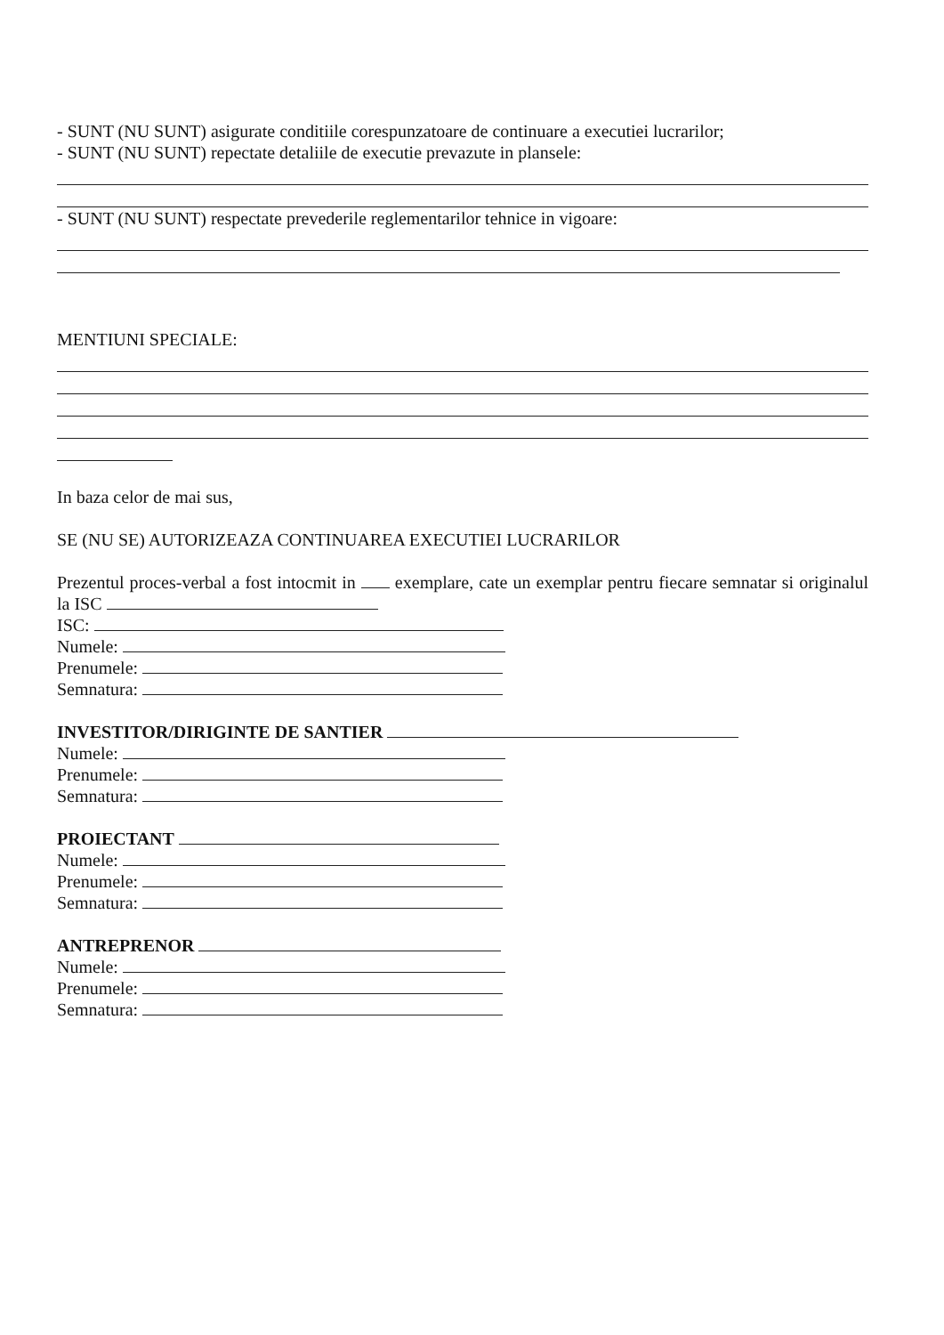- SUNT (NU SUNT) asigurate conditiile corespunzatoare de continuare a executiei lucrarilor;
- SUNT (NU SUNT) repectate detaliile de executie prevazute in plansele:
- SUNT (NU SUNT) respectate prevederile reglementarilor tehnice in vigoare:
MENTIUNI SPECIALE:
In baza celor de mai sus,
SE (NU SE) AUTORIZEAZA CONTINUAREA EXECUTIEI LUCRARILOR
Prezentul proces-verbal a fost intocmit in exemplare, cate un exemplar pentru fiecare semnatar si originalul la ISC
ISC:
Numele:
Prenumele:
Semnatura:
INVESTITOR/DIRIGINTE DE SANTIER
Numele:
Prenumele:
Semnatura:
PROIECTANT
Numele:
Prenumele:
Semnatura:
ANTREPRENOR
Numele:
Prenumele:
Semnatura: